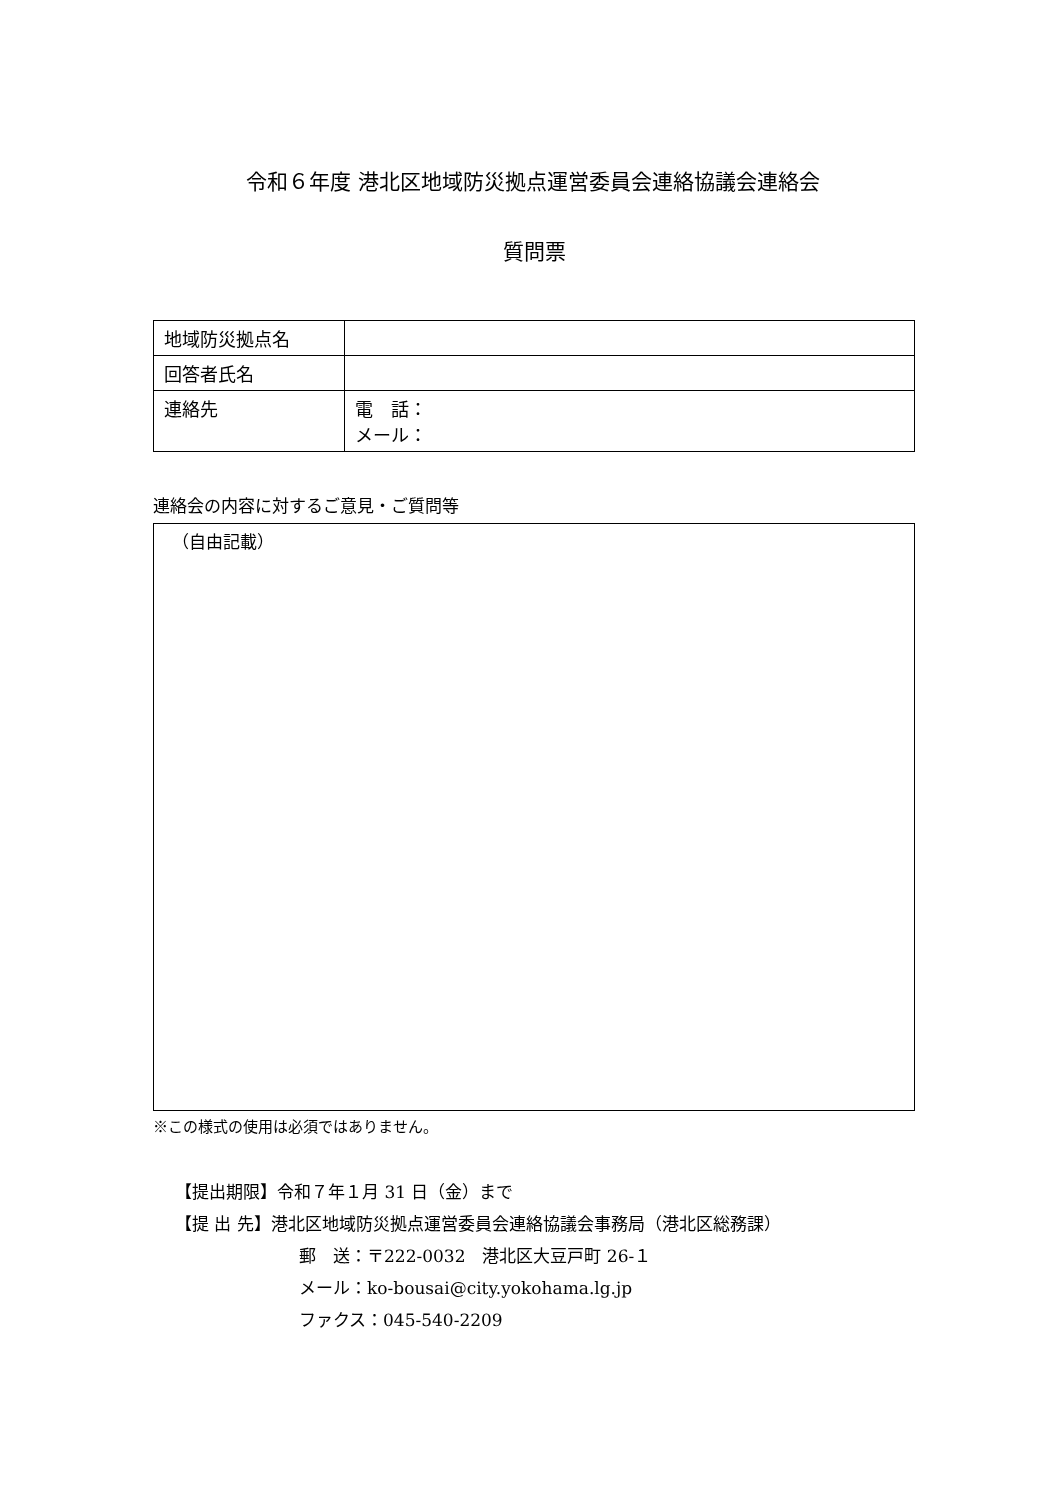令和６年度 港北区地域防災拠点運営委員会連絡協議会連絡会
質問票
| 地域防災拠点名 | |
| 回答者氏名 | |
| 連絡先 | 電 話： メール： |
連絡会の内容に対するご意見・ご質問等
（自由記載）
※この様式の使用は必須ではありません。
【提出期限】令和７年１月 31 日（金）まで
【提 出 先】港北区地域防災拠点運営委員会連絡協議会事務局（港北区総務課）
郵　送：〒222-0032　港北区大豆戸町 26-１
メール：ko-bousai@city.yokohama.lg.jp
ファクス：045-540-2209